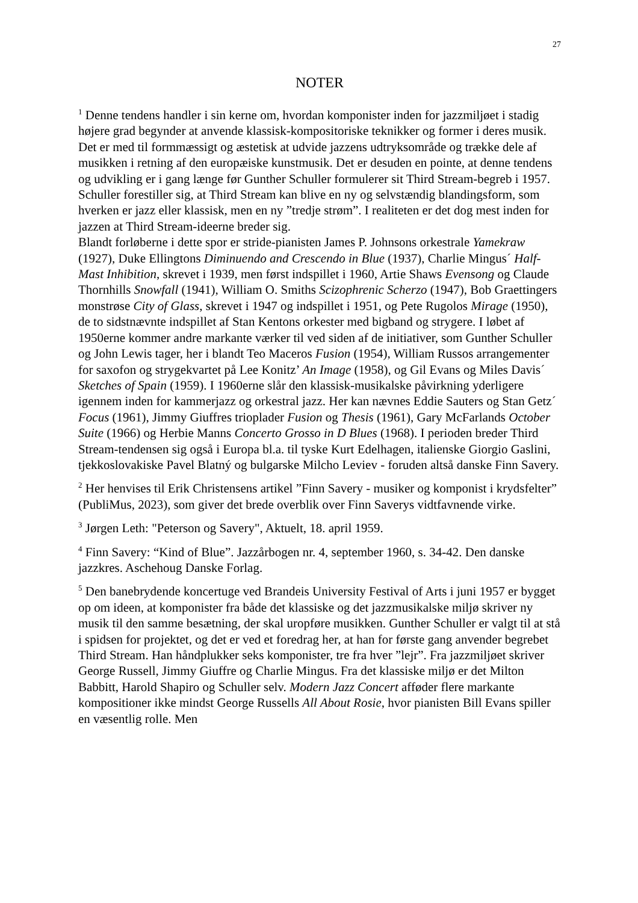27
NOTER
<sup>1</sup> Denne tendens handler i sin kerne om, hvordan komponister inden for jazzmiljøet i stadig højere grad begynder at anvende klassisk-kompositoriske teknikker og former i deres musik. Det er med til formmæssigt og æstetisk at udvide jazzens udtryksområde og trække dele af musikken i retning af den europæiske kunstmusik. Det er desuden en pointe, at denne tendens og udvikling er i gang længe før Gunther Schuller formulerer sit Third Stream-begreb i 1957. Schuller forestiller sig, at Third Stream kan blive en ny og selvstændig blandingsform, som hverken er jazz eller klassisk, men en ny ”tredje strøm”. I realiteten er det dog mest inden for jazzen at Third Stream-ideerne breder sig.
Blandt forløberne i dette spor er stride-pianisten James P. Johnsons orkestrale Yamekraw (1927), Duke Ellingtons Diminuendo and Crescendo in Blue (1937), Charlie Mingus´ Half-Mast Inhibition, skrevet i 1939, men først indspillet i 1960, Artie Shaws Evensong og Claude Thornhills Snowfall (1941), William O. Smiths Scizophrenic Scherzo (1947), Bob Graettingers monstrøse City of Glass, skrevet i 1947 og indspillet i 1951, og Pete Rugolos Mirage (1950), de to sidstnævnte indspillet af Stan Kentons orkester med bigband og strygere. I løbet af 1950erne kommer andre markante værker til ved siden af de initiativer, som Gunther Schuller og John Lewis tager, her i blandt Teo Maceros Fusion (1954), William Russos arrangementer for saxofon og strygekvartet på Lee Konitz’ An Image (1958), og Gil Evans og Miles Davis´ Sketches of Spain (1959). I 1960erne slår den klassisk-musikalske påvirkning yderligere igennem inden for kammerjazz og orkestral jazz. Her kan nævnes Eddie Sauters og Stan Getz´ Focus (1961), Jimmy Giuffres trioplader Fusion og Thesis (1961), Gary McFarlands October Suite (1966) og Herbie Manns Concerto Grosso in D Blues (1968). I perioden breder Third Stream-tendensen sig også i Europa bl.a. til tyske Kurt Edelhagen, italienske Giorgio Gaslini, tjekkoslovakiske Pavel Blatný og bulgarske Milcho Leviev - foruden altså danske Finn Savery.
<sup>2</sup> Her henvises til Erik Christensens artikel ”Finn Savery - musiker og komponist i krydsfelter” (PubliMus, 2023), som giver det brede overblik over Finn Saverys vidtfavnende virke.
<sup>3</sup> Jørgen Leth: "Peterson og Savery", Aktuelt, 18. april 1959.
<sup>4</sup> Finn Savery: “Kind of Blue”. Jazzårbogen nr. 4, september 1960, s. 34-42. Den danske jazzkres. Aschehoug Danske Forlag.
<sup>5</sup> Den banebrydende koncertuge ved Brandeis University Festival of Arts i juni 1957 er bygget op om ideen, at komponister fra både det klassiske og det jazzmusikalske miljø skriver ny musik til den samme besætning, der skal uropføre musikken. Gunther Schuller er valgt til at stå i spidsen for projektet, og det er ved et foredrag her, at han for første gang anvender begrebet Third Stream. Han håndplukker seks komponister, tre fra hver ”lejr”. Fra jazzmiljøet skriver George Russell, Jimmy Giuffre og Charlie Mingus. Fra det klassiske miljø er det Milton Babbitt, Harold Shapiro og Schuller selv. Modern Jazz Concert afføder flere markante kompositioner ikke mindst George Russells All About Rosie, hvor pianisten Bill Evans spiller en væsentlig rolle. Men